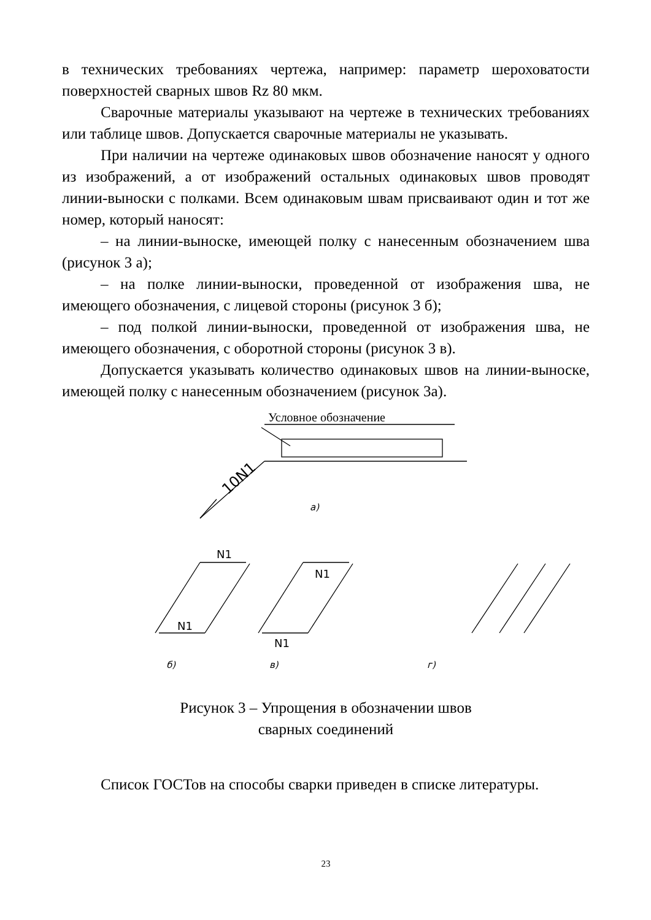в технических требованиях чертежа, например: параметр шероховатости поверхностей сварных швов Rz 80 мкм.
Сварочные материалы указывают на чертеже в технических требованиях или таблице швов. Допускается сварочные материалы не указывать.
При наличии на чертеже одинаковых швов обозначение наносят у одного из изображений, а от изображений остальных одинаковых швов проводят линии-выноски с полками. Всем одинаковым швам присваивают один и тот же номер, который наносят:
– на линии-выноске, имеющей полку с нанесенным обозначением шва (рисунок 3 а);
– на полке линии-выноски, проведенной от изображения шва, не имеющего обозначения, с лицевой стороны (рисунок 3 б);
– под полкой линии-выноски, проведенной от изображения шва, не имеющего обозначения, с оборотной стороны (рисунок 3 в).
Допускается указывать количество одинаковых швов на линии-выноске, имеющей полку с нанесенным обозначением (рисунок 3а).
Условное обозначение
10N1
а)
N1
N1
N1
N1
б)
в)
г)
Рисунок 3 – Упрощения в обозначении швов
сварных соединений
Список ГОСТов на способы сварки приведен в списке литературы.
23